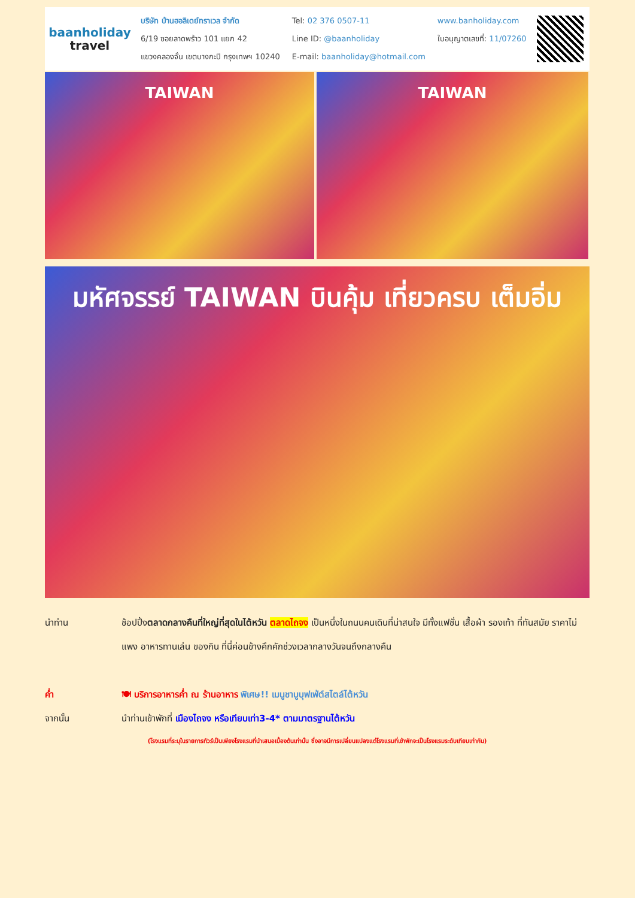baanholiday
travel
บริษัท บ้านฮอลิเดย์ทราเวล จำกัด
6/19 ซอยลาดพร้าว 101 แยก 42
แขวงคลองจั่น เขตบางกะปิ กรุงเทพฯ 10240
Tel: 02 376 0507-11
Line ID: @baanholiday
E-mail: baanholiday@hotmail.com
www.banholiday.com
ใบอนุญาตเลขที่: 11/07260
TAIWAN TAIWAN
มหัศจรรย์ TAIWAN บินคุ้ม เที่ยวครบ เต็มอิ่ม
นำท่าน ช้อปปิ้งตลาดกลางคืนที่ใหญ่ที่สุดในไต้หวัน ตลาดไถจง เป็นหนึ่งในถนนคนเดินที่น่าสนใจ มีทั้งแฟชั่น เสื้อผ้า รองเท้า ที่ทันสมัย ราคาไม่แพง อาหารทานเล่น ของกิน ที่นี่ค่อนข้างคึกคักช่วงเวลากลางวันจนถึงกลางคืน
ค่ำ 🍽 บริการอาหารค่ำ ณ ร้านอาหาร พิเศษ!! เมนูชาบูบุฟเฟ่ต์สไตล์ไต้หวัน
จากนั้น นำท่านเข้าพักที่ เมืองไถจง หรือเทียบเท่า3-4* ตามมาตรฐานไต้หวัน
(โรงแรมที่ระบุในรายการทัวร์เป็นเพียงโรงแรมที่นำเสนอเบื้องต้นเท่านั้น ซึ่งอาจมีการเปลี่ยนแปลงแต่โรงแรมที่เข้าพักจะเป็นโรงแรมระดับเทียบเท่ากัน)